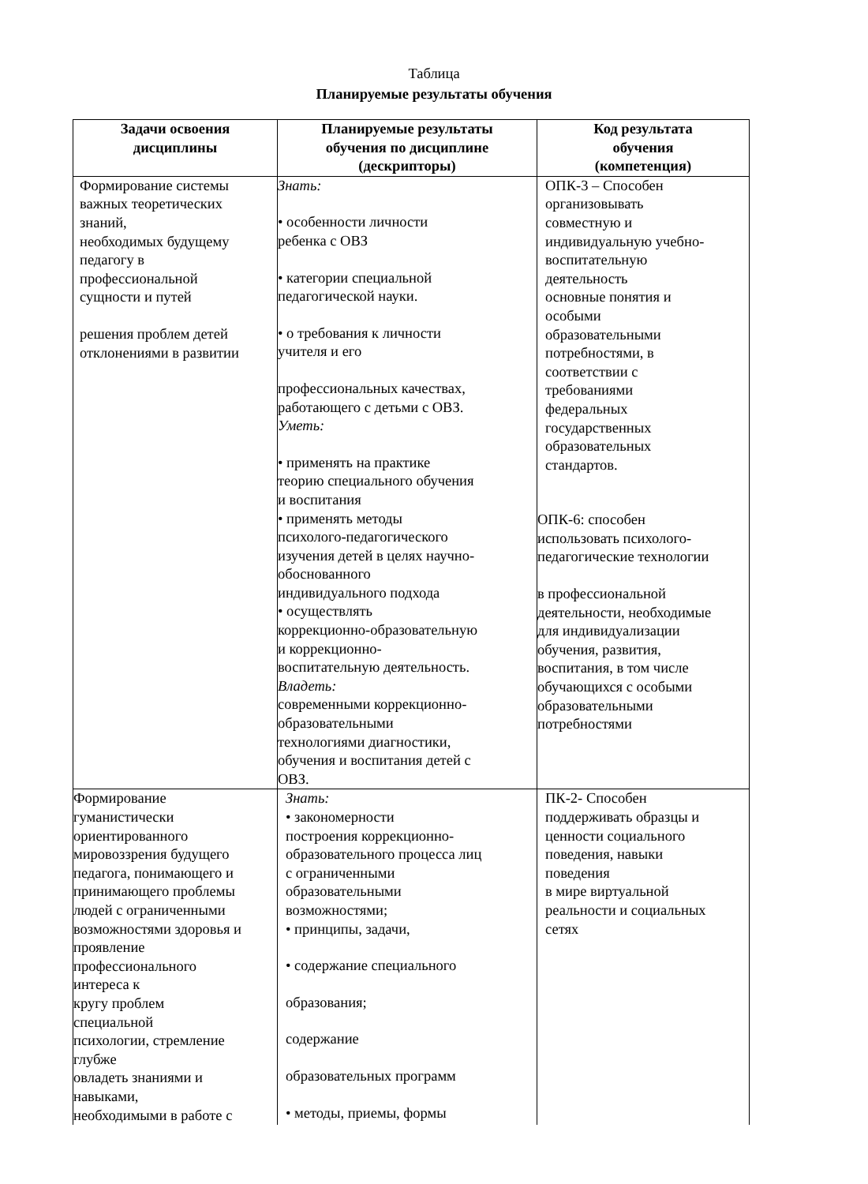Таблица
Планируемые результаты обучения
| Задачи освоения дисциплины | Планируемые результаты обучения по дисциплине (дескрипторы) | Код результата обучения (компетенция) |
| --- | --- | --- |
| Формирование системы важных теоретических знаний, необходимых будущему педагогу в профессиональной сущности и путей решения проблем детей отклонениями в развитии | Знать: • особенности личности ребенка с ОВЗ • категории специальной педагогической науки. • о требования к личности учителя и его профессиональных качествах, работающего с детьми с ОВЗ. Уметь: • применять на практике теорию специального обучения и воспитания • применять методы психолого-педагогического изучения детей в целях научно- обоснованного индивидуального подхода • осуществлять коррекционно-образовательную и коррекционно- воспитательную деятельность. Владеть: современными коррекционно- образовательными технологиями диагностики, обучения и воспитания детей с ОВЗ. | ОПК-3 – Способен организовывать совместную и индивидуальную учебно- воспитательную деятельность основные понятия и особыми образовательными потребностями, в соответствии с требованиями федеральных государственных образовательных стандартов. ОПК-6: способен использовать психолого- педагогические технологии в профессиональной деятельности, необходимые для индивидуализации обучения, развития, воспитания, в том числе обучающихся с особыми образовательными потребностями |
| Формирование гуманистически ориентированного мировоззрения будущего педагога, понимающего и принимающего проблемы людей с ограниченными возможностями здоровья и проявление профессионального интереса к кругу проблем специальной психологии, стремление глубже овладеть знаниями и навыками, необходимыми в работе с | Знать: • закономерности построения коррекционно- образовательного процесса лиц с ограниченными образовательными возможностями; • принципы, задачи, • содержание специального образования; содержание образовательных программ • методы, приемы, формы | ПК-2- Способен поддерживать образцы и ценности социального поведения, навыки поведения в мире виртуальной реальности и социальных сетях |